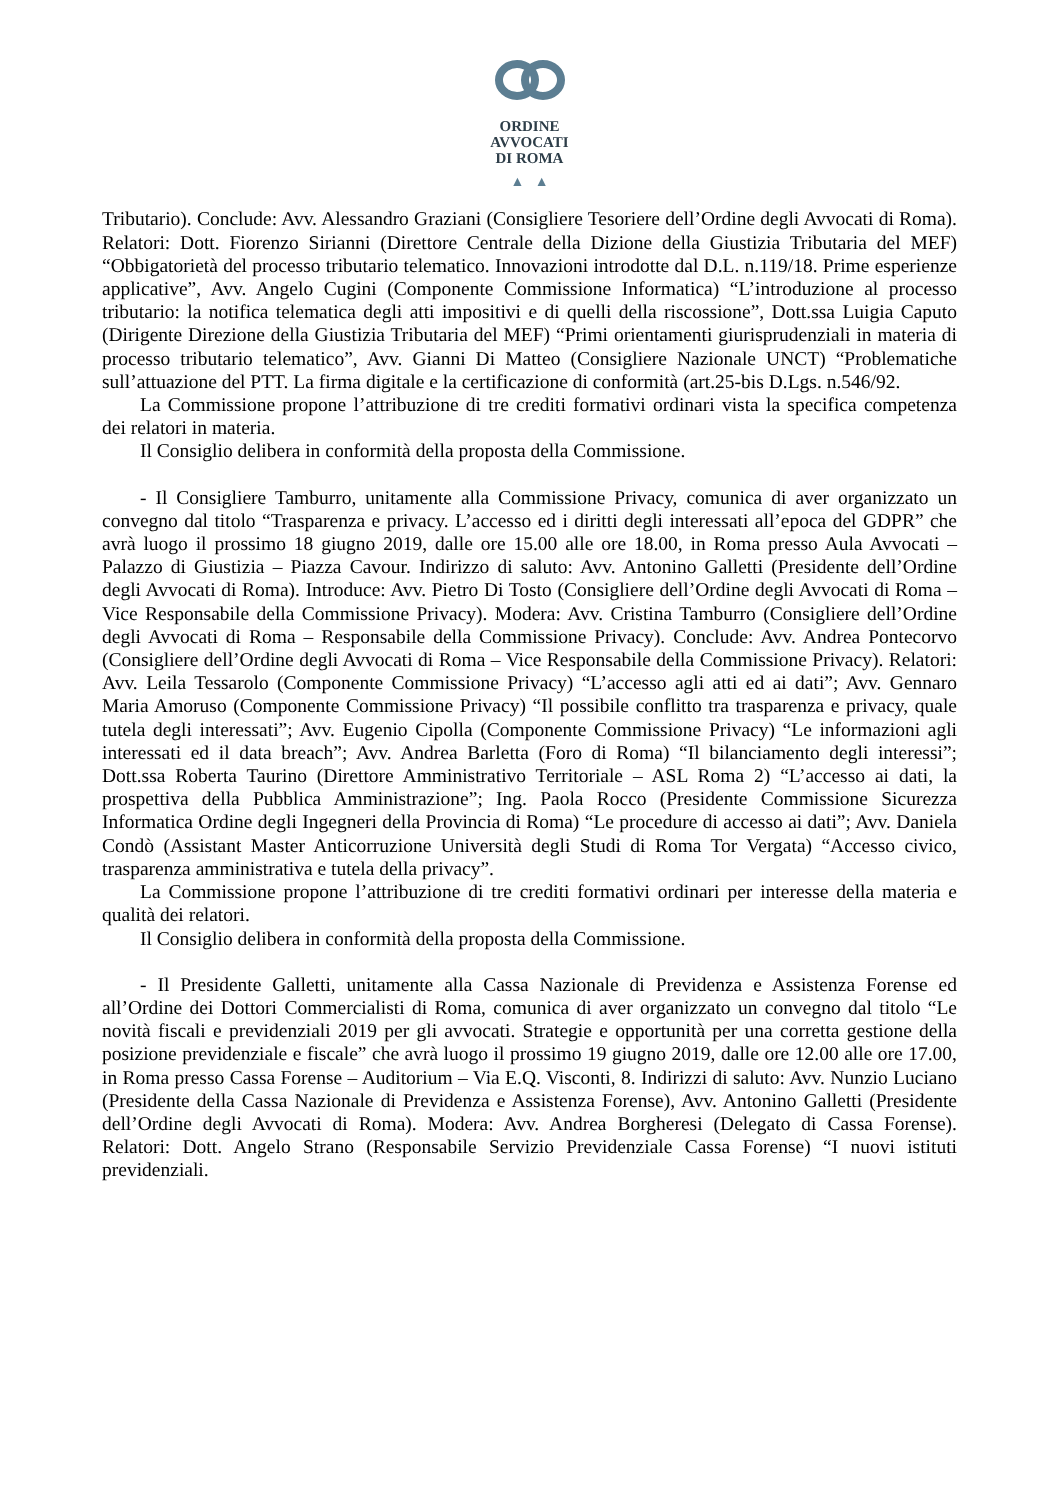ORDINE
AVVOCATI
DI ROMA
▲ ▲
Tributario). Conclude: Avv. Alessandro Graziani (Consigliere Tesoriere dell’Ordine degli Avvocati di Roma). Relatori: Dott. Fiorenzo Sirianni (Direttore Centrale della Dizione della Giustizia Tributaria del MEF) “Obbigatorietà del processo tributario telematico. Innovazioni introdotte dal D.L. n.119/18. Prime esperienze applicative”, Avv. Angelo Cugini (Componente Commissione Informatica) “L’introduzione al processo tributario: la notifica telematica degli atti impositivi e di quelli della riscossione”, Dott.ssa Luigia Caputo (Dirigente Direzione della Giustizia Tributaria del MEF) “Primi orientamenti giurisprudenziali in materia di processo tributario telematico”, Avv. Gianni Di Matteo (Consigliere Nazionale UNCT) “Problematiche sull’attuazione del PTT. La firma digitale e la certificazione di conformità (art.25-bis D.Lgs. n.546/92.
La Commissione propone l’attribuzione di tre crediti formativi ordinari vista la specifica competenza dei relatori in materia.
Il Consiglio delibera in conformità della proposta della Commissione.
- Il Consigliere Tamburro, unitamente alla Commissione Privacy, comunica di aver organizzato un convegno dal titolo “Trasparenza e privacy. L’accesso ed i diritti degli interessati all’epoca del GDPR” che avrà luogo il prossimo 18 giugno 2019, dalle ore 15.00 alle ore 18.00, in Roma presso Aula Avvocati – Palazzo di Giustizia – Piazza Cavour. Indirizzo di saluto: Avv. Antonino Galletti (Presidente dell’Ordine degli Avvocati di Roma). Introduce: Avv. Pietro Di Tosto (Consigliere dell’Ordine degli Avvocati di Roma – Vice Responsabile della Commissione Privacy). Modera: Avv. Cristina Tamburro (Consigliere dell’Ordine degli Avvocati di Roma – Responsabile della Commissione Privacy). Conclude: Avv. Andrea Pontecorvo (Consigliere dell’Ordine degli Avvocati di Roma – Vice Responsabile della Commissione Privacy). Relatori: Avv. Leila Tessarolo (Componente Commissione Privacy) “L’accesso agli atti ed ai dati”; Avv. Gennaro Maria Amoruso (Componente Commissione Privacy) “Il possibile conflitto tra trasparenza e privacy, quale tutela degli interessati”; Avv. Eugenio Cipolla (Componente Commissione Privacy) “Le informazioni agli interessati ed il data breach”; Avv. Andrea Barletta (Foro di Roma) “Il bilanciamento degli interessi”; Dott.ssa Roberta Taurino (Direttore Amministrativo Territoriale – ASL Roma 2) “L’accesso ai dati, la prospettiva della Pubblica Amministrazione”; Ing. Paola Rocco (Presidente Commissione Sicurezza Informatica Ordine degli Ingegneri della Provincia di Roma) “Le procedure di accesso ai dati”; Avv. Daniela Condò (Assistant Master Anticorruzione Università degli Studi di Roma Tor Vergata) “Accesso civico, trasparenza amministrativa e tutela della privacy”.
La Commissione propone l’attribuzione di tre crediti formativi ordinari per interesse della materia e qualità dei relatori.
Il Consiglio delibera in conformità della proposta della Commissione.
- Il Presidente Galletti, unitamente alla Cassa Nazionale di Previdenza e Assistenza Forense ed all’Ordine dei Dottori Commercialisti di Roma, comunica di aver organizzato un convegno dal titolo “Le novità fiscali e previdenziali 2019 per gli avvocati. Strategie e opportunità per una corretta gestione della posizione previdenziale e fiscale” che avrà luogo il prossimo 19 giugno 2019, dalle ore 12.00 alle ore 17.00, in Roma presso Cassa Forense – Auditorium – Via E.Q. Visconti, 8. Indirizzi di saluto: Avv. Nunzio Luciano (Presidente della Cassa Nazionale di Previdenza e Assistenza Forense), Avv. Antonino Galletti (Presidente dell’Ordine degli Avvocati di Roma). Modera: Avv. Andrea Borgheresi (Delegato di Cassa Forense). Relatori: Dott. Angelo Strano (Responsabile Servizio Previdenziale Cassa Forense) “I nuovi istituti previdenziali.